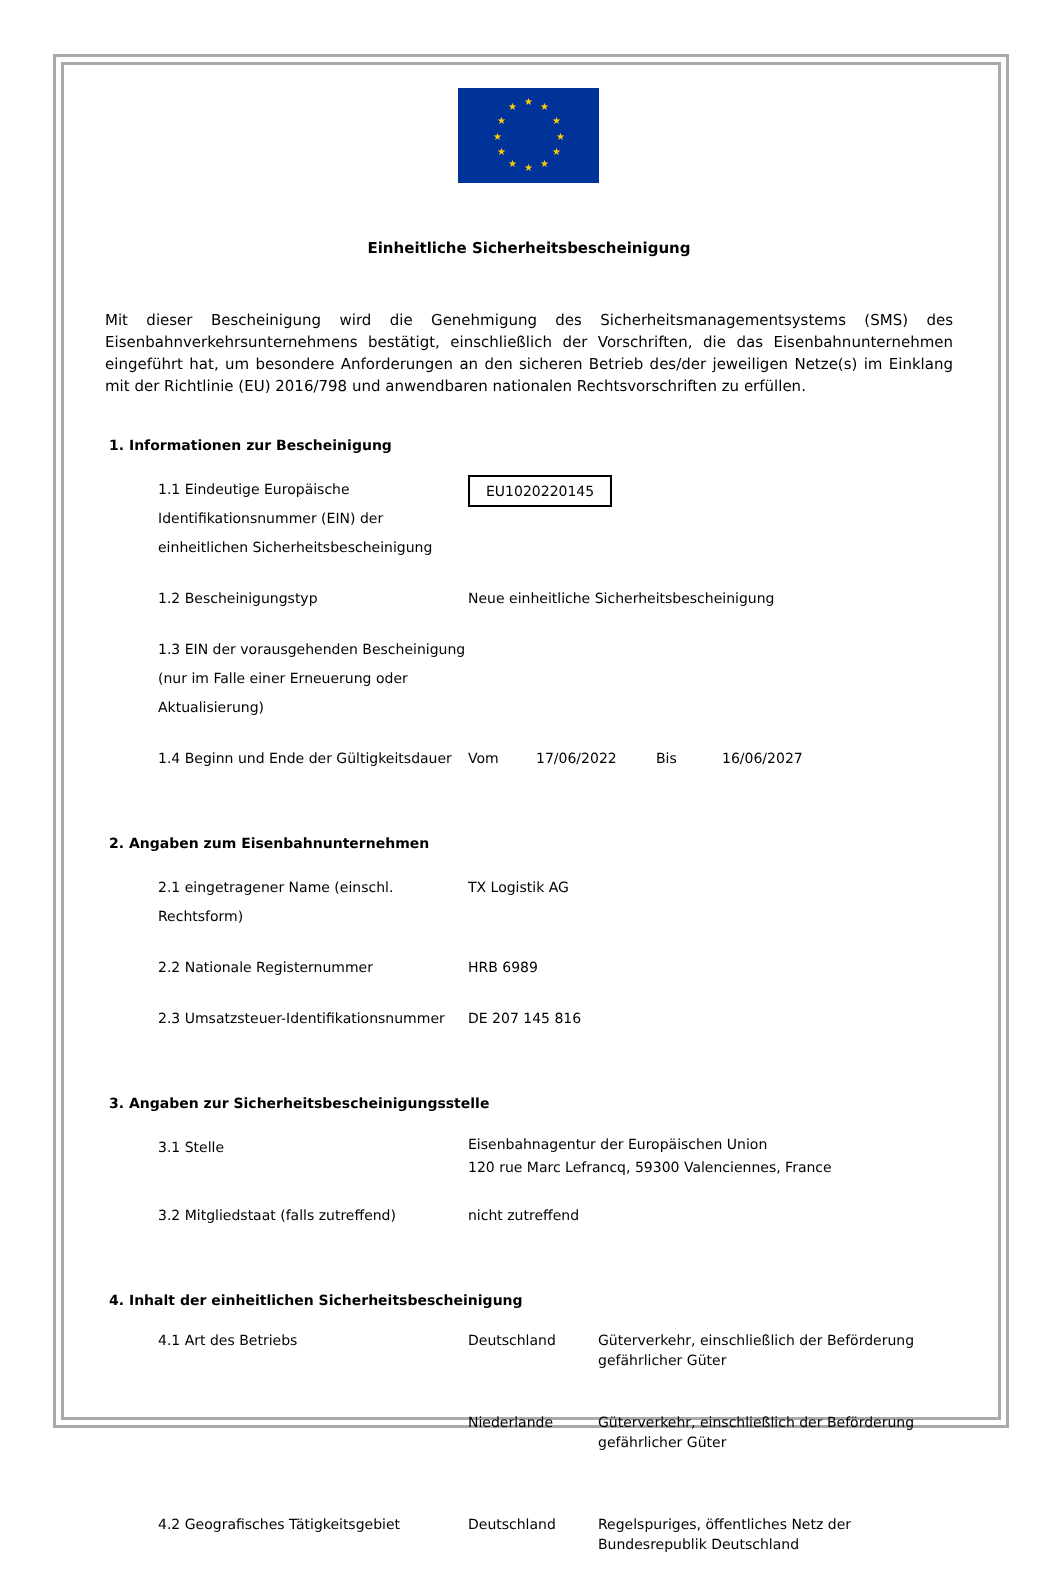★ ★ ★
★ ★
★ ★
★ ★
★ ★ ★
Einheitliche Sicherheitsbescheinigung
Mit dieser Bescheinigung wird die Genehmigung des Sicherheitsmanagementsystems (SMS) des Eisenbahnverkehrsunternehmens bestätigt, einschließlich der Vorschriften, die das Eisenbahnunternehmen eingeführt hat, um besondere Anforderungen an den sicheren Betrieb des/der jeweiligen Netze(s) im Einklang mit der Richtlinie (EU) 2016/798 und anwendbaren nationalen Rechtsvorschriften zu erfüllen.
1. Informationen zur Bescheinigung
| 1.1 Eindeutige Europäische Identifikationsnummer (EIN) der einheitlichen Sicherheitsbescheinigung | EU1020220145 | | | |
| 1.2 Bescheinigungstyp | Neue einheitliche Sicherheitsbescheinigung | | | |
| 1.3 EIN der vorausgehenden Bescheinigung (nur im Falle einer Erneuerung oder Aktualisierung) | | | | |
| 1.4 Beginn und Ende der Gültigkeitsdauer | Vom | 17/06/2022 | Bis | 16/06/2027 |
2. Angaben zum Eisenbahnunternehmen
| 2.1 eingetragener Name (einschl. Rechtsform) | TX Logistik AG |
| 2.2 Nationale Registernummer | HRB 6989 |
| 2.3 Umsatzsteuer-Identifikationsnummer | DE 207 145 816 |
3. Angaben zur Sicherheitsbescheinigungsstelle
| 3.1 Stelle | Eisenbahnagentur der Europäischen Union 120 rue Marc Lefrancq, 59300 Valenciennes, France |
| 3.2 Mitgliedstaat (falls zutreffend) | nicht zutreffend |
4. Inhalt der einheitlichen Sicherheitsbescheinigung
| 4.1 Art des Betriebs | Deutschland | Güterverkehr, einschließlich der Beförderung gefährlicher Güter |
| | Niederlande | Güterverkehr, einschließlich der Beförderung gefährlicher Güter |
| 4.2 Geografisches Tätigkeitsgebiet | Deutschland | Regelspuriges, öffentliches Netz der Bundesrepublik Deutschland |